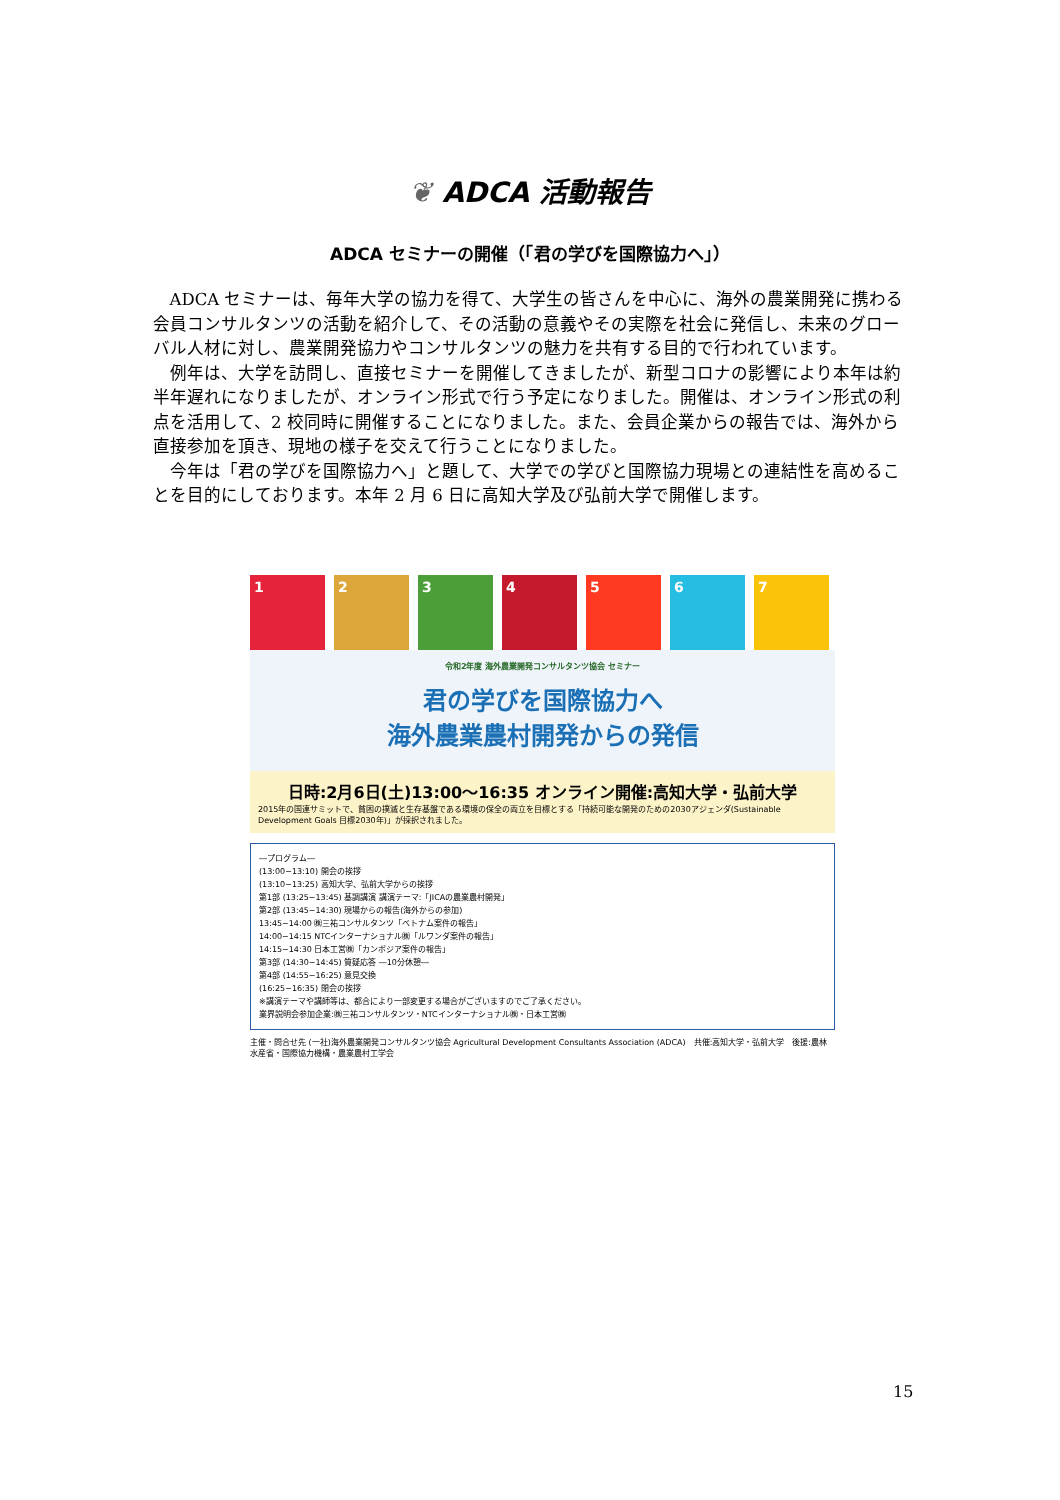❦ ADCA 活動報告
ADCA セミナーの開催（「君の学びを国際協力へ」）
ADCA セミナーは、毎年大学の協力を得て、大学生の皆さんを中心に、海外の農業開発に携わる会員コンサルタンツの活動を紹介して、その活動の意義やその実際を社会に発信し、未来のグローバル人材に対し、農業開発協力やコンサルタンツの魅力を共有する目的で行われています。
例年は、大学を訪問し、直接セミナーを開催してきましたが、新型コロナの影響により本年は約半年遅れになりましたが、オンライン形式で行う予定になりました。開催は、オンライン形式の利点を活用して、2 校同時に開催することになりました。また、会員企業からの報告では、海外から直接参加を頂き、現地の様子を交えて行うことになりました。
今年は「君の学びを国際協力へ」と題して、大学での学びと国際協力現場との連結性を高めることを目的にしております。本年 2 月 6 日に高知大学及び弘前大学で開催します。
1
2
3
4
5
6
7
令和2年度 海外農業開発コンサルタンツ協会 セミナー
君の学びを国際協力へ
海外農業農村開発からの発信
日時:2月6日(土)13:00〜16:35 オンライン開催:高知大学・弘前大学
2015年の国連サミットで、貧困の撲滅と生存基盤である環境の保全の両立を目標とする「持続可能な開発のための2030アジェンダ(Sustainable Development Goals 目標2030年)」が採択されました。
―プログラム―
(13:00−13:10) 開会の挨拶
(13:10−13:25) 高知大学、弘前大学からの挨拶
第1部 (13:25−13:45) 基調講演 講演テーマ:「JICAの農業農村開発」
第2部 (13:45−14:30) 現場からの報告(海外からの参加)
13:45−14:00 ㈱三祐コンサルタンツ「ベトナム案件の報告」
14:00−14:15 NTCインターナショナル㈱「ルワンダ案件の報告」
14:15−14:30 日本工営㈱「カンボジア案件の報告」
第3部 (14:30−14:45) 質疑応答 ―10分休憩―
第4部 (14:55−16:25) 意見交換
(16:25−16:35) 閉会の挨拶
※講演テーマや講師等は、都合により一部変更する場合がございますのでご了承ください。
業界説明会参加企業:㈱三祐コンサルタンツ・NTCインターナショナル㈱・日本工営㈱
主催・問合せ先 (一社)海外農業開発コンサルタンツ協会 Agricultural Development Consultants Association (ADCA)　共催:高知大学・弘前大学　後援:農林水産省・国際協力機構・農業農村工学会
15